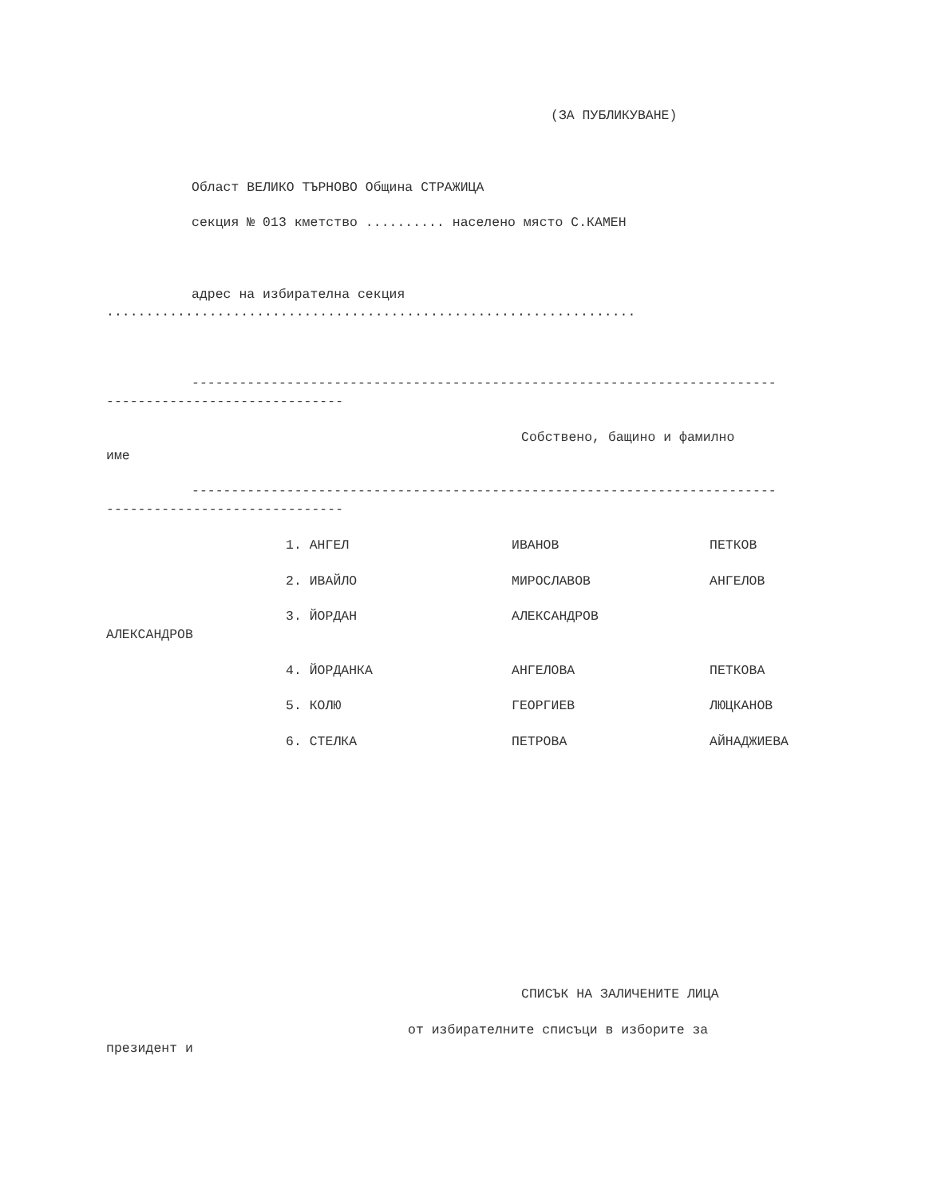(ЗА ПУБЛИКУВАНЕ)
Област ВЕЛИКО ТЪРНОВО Община СТРАЖИЦА
секция № 013 кметство .......... населено място С.КАМЕН
адрес на избирателна секция
...................................................................
--------------------------------------------------------------------------
------------------------------
Собствено, бащино и фамилно
име
--------------------------------------------------------------------------
------------------------------
1. АНГЕЛ
ИВАНОВ
ПЕТКОВ
2. ИВАЙЛО
МИРОСЛАВОВ
АНГЕЛОВ
3. ЙОРДАН
АЛЕКСАНДРОВ
АЛЕКСАНДРОВ
4. ЙОРДАНКА
АНГЕЛОВА
ПЕТКОВА
5. КОЛЮ
ГЕОРГИЕВ
ЛЮЦКАНОВ
6. СТЕЛКА
ПЕТРОВА
АЙНАДЖИЕВА
СПИСЪК НА ЗАЛИЧЕНИТЕ ЛИЦА
от избирателните списъци в изборите за
президент и